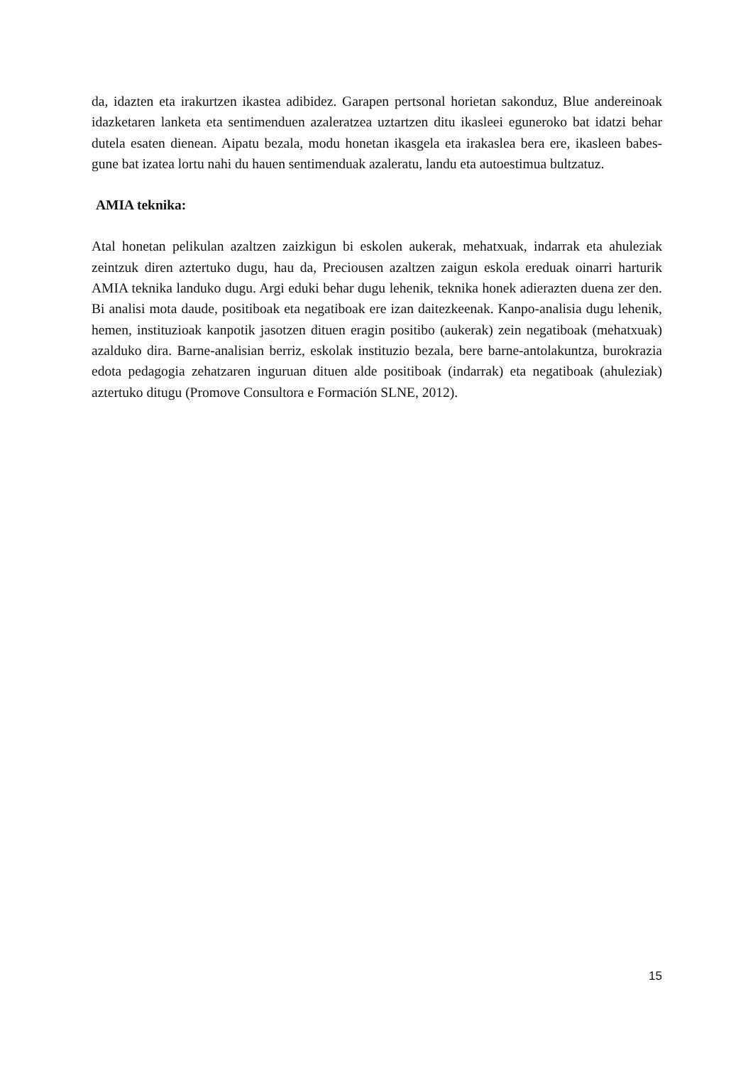da, idazten eta irakurtzen ikastea adibidez. Garapen pertsonal horietan sakonduz, Blue andereinoak idazketaren lanketa eta sentimenduen azaleratzea uztartzen ditu ikasleei eguneroko bat idatzi behar dutela esaten dienean. Aipatu bezala, modu honetan ikasgela eta irakaslea bera ere, ikasleen babes-gune bat izatea lortu nahi du hauen sentimenduak azaleratu, landu eta autoestimua bultzatuz.
AMIA teknika:
Atal honetan pelikulan azaltzen zaizkigun bi eskolen aukerak, mehatxuak, indarrak eta ahuleziak zeintzuk diren aztertuko dugu, hau da, Preciousen azaltzen zaigun eskola ereduak oinarri harturik AMIA teknika landuko dugu. Argi eduki behar dugu lehenik, teknika honek adierazten duena zer den. Bi analisi mota daude, positiboak eta negatiboak ere izan daitezkeenak. Kanpo-analisia dugu lehenik, hemen, instituzioak kanpotik jasotzen dituen eragin positibo (aukerak) zein negatiboak (mehatxuak) azalduko dira. Barne-analisian berriz, eskolak instituzio bezala, bere barne-antolakuntza, burokrazia edota pedagogia zehatzaren inguruan dituen alde positiboak (indarrak) eta negatiboak (ahuleziak) aztertuko ditugu (Promove Consultora e Formación SLNE, 2012).
15